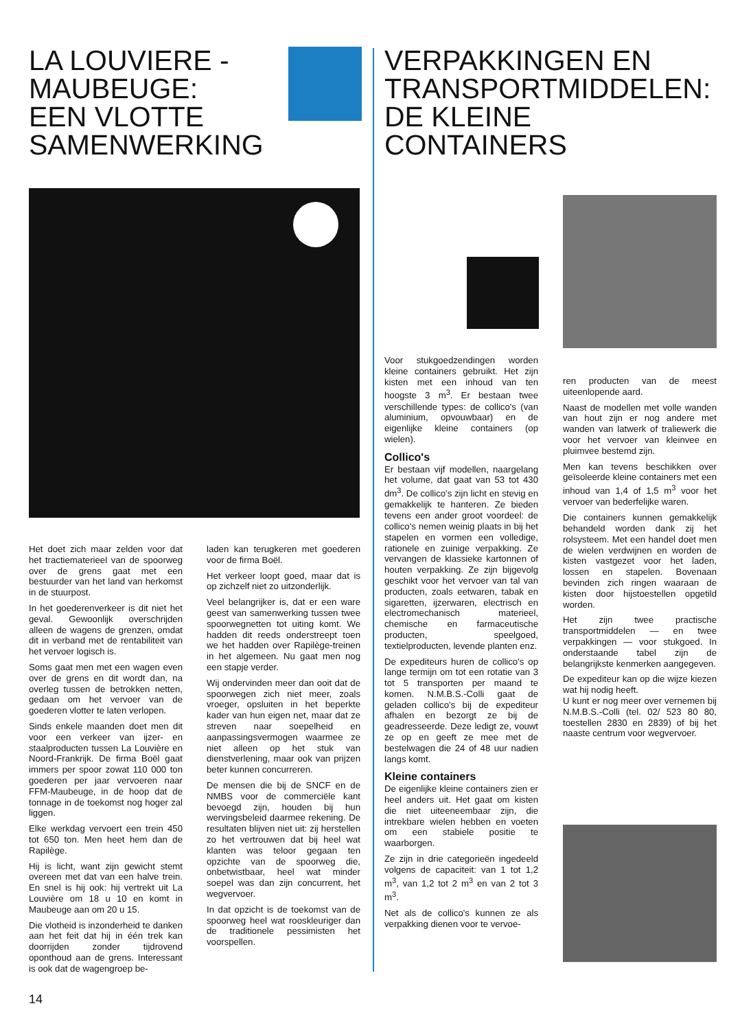LA LOUVIERE -
MAUBEUGE:
EEN VLOTTE
SAMENWERKING
Het doet zich maar zelden voor dat het tractiematerieel van de spoorweg over de grens gaat met een bestuurder van het land van herkomst in de stuurpost.
In het goederenverkeer is dit niet het geval. Gewoonlijk overschrijden alleen de wagens de grenzen, omdat dit in verband met de rentabiliteit van het vervoer logisch is.
Soms gaat men met een wagen even over de grens en dit wordt dan, na overleg tussen de betrokken netten, gedaan om het vervoer van de goederen vlotter te laten verlopen.
Sinds enkele maanden doet men dit voor een verkeer van ijzer- en staalproducten tussen La Louvière en Noord-Frankrijk. De firma Boël gaat immers per spoor zowat 110 000 ton goederen per jaar vervoeren naar FFM-Maubeuge, in de hoop dat de tonnage in de toekomst nog hoger zal liggen.
Elke werkdag vervoert een trein 450 tot 650 ton. Men heet hem dan de Rapilège.
Hij is licht, want zijn gewicht stemt overeen met dat van een halve trein. En snel is hij ook: hij vertrekt uit La Louvière om 18 u 10 en komt in Maubeuge aan om 20 u 15.
Die vlotheid is inzonderheid te danken aan het feit dat hij in één trek kan doorrijden zonder tijdrovend oponthoud aan de grens. Interessant is ook dat de wagengroep be-
laden kan terugkeren met goederen voor de firma Boël.
Het verkeer loopt goed, maar dat is op zichzelf niet zo uitzonderlijk.
Veel belangrijker is, dat er een ware geest van samenwerking tussen twee spoorwegnetten tot uiting komt. We hadden dit reeds onderstreept toen we het hadden over Rapilège-treinen in het algemeen. Nu gaat men nog een stapje verder.
Wij ondervinden meer dan ooit dat de spoorwegen zich niet meer, zoals vroeger, opsluiten in het beperkte kader van hun eigen net, maar dat ze streven naar soepelheid en aanpassingsvermogen waarmee ze niet alleen op het stuk van dienstverlening, maar ook van prijzen beter kunnen concurreren.
De mensen die bij de SNCF en de NMBS voor de commerciële kant bevoegd zijn, houden bij hun wervingsbeleid daarmee rekening. De resultaten blijven niet uit: zij herstellen zo het vertrouwen dat bij heel wat klanten was teloor gegaan ten opzichte van de spoorweg die, onbetwistbaar, heel wat minder soepel was dan zijn concurrent, het wegvervoer.
In dat opzicht is de toekomst van de spoorweg heel wat rooskleuriger dan de traditionele pessimisten het voorspellen.
14
VERPAKKINGEN EN
TRANSPORTMIDDELEN:
DE KLEINE
CONTAINERS
Voor stukgoedzendingen worden kleine containers gebruikt. Het zijn kisten met een inhoud van ten hoogste 3 m<sup>3</sup>. Er bestaan twee verschillende types: de collico's (van aluminium, opvouwbaar) en de eigenlijke kleine containers (op wielen).
Collico's
Er bestaan vijf modellen, naargelang het volume, dat gaat van 53 tot 430 dm<sup>3</sup>. De collico's zijn licht en stevig en gemakkelijk te hanteren. Ze bieden tevens een ander groot voordeel: de collico's nemen weinig plaats in bij het stapelen en vormen een volledige, rationele en zuinige verpakking. Ze vervangen de klassieke kartonnen of houten verpakking. Ze zijn bijgevolg geschikt voor het vervoer van tal van producten, zoals eetwaren, tabak en sigaretten, ijzerwaren, electrisch en electromechanisch materieel, chemische en farmaceutische producten, speelgoed, textielproducten, levende planten enz.
De expediteurs huren de collico's op lange termijn om tot een rotatie van 3 tot 5 transporten per maand te komen. N.M.B.S.-Colli gaat de geladen collico's bij de expediteur afhalen en bezorgt ze bij de geadresseerde. Deze ledigt ze, vouwt ze op en geeft ze mee met de bestelwagen die 24 of 48 uur nadien langs komt.
Kleine containers
De eigenlijke kleine containers zien er heel anders uit. Het gaat om kisten die niet uiteeneembaar zijn, die intrekbare wielen hebben en voeten om een stabiele positie te waarborgen.
Ze zijn in drie categorieën ingedeeld volgens de capaciteit: van 1 tot 1,2 m<sup>3</sup>, van 1,2 tot 2 m<sup>3</sup> en van 2 tot 3 m<sup>3</sup>.
Net als de collico's kunnen ze als verpakking dienen voor te vervoe-
ren producten van de meest uiteenlopende aard.
Naast de modellen met volle wanden van hout zijn er nog andere met wanden van latwerk of traliewerk die voor het vervoer van kleinvee en pluimvee bestemd zijn.
Men kan tevens beschikken over geïsoleerde kleine containers met een inhoud van 1,4 of 1,5 m<sup>3</sup> voor het vervoer van bederfelijke waren.
Die containers kunnen gemakkelijk behandeld worden dank zij het rolsysteem. Met een handel doet men de wielen verdwijnen en worden de kisten vastgezet voor het laden, lossen en stapelen. Bovenaan bevinden zich ringen waaraan de kisten door hijstoestellen opgetild worden.
Het zijn twee practische transportmiddelen — en twee verpakkingen — voor stukgoed. In onderstaande tabel zijn de belangrijkste kenmerken aangegeven.
De expediteur kan op die wijze kiezen wat hij nodig heeft.
U kunt er nog meer over vernemen bij N.M.B.S.-Colli (tel. 02/ 523 80 80, toestellen 2830 en 2839) of bij het naaste centrum voor wegvervoer.